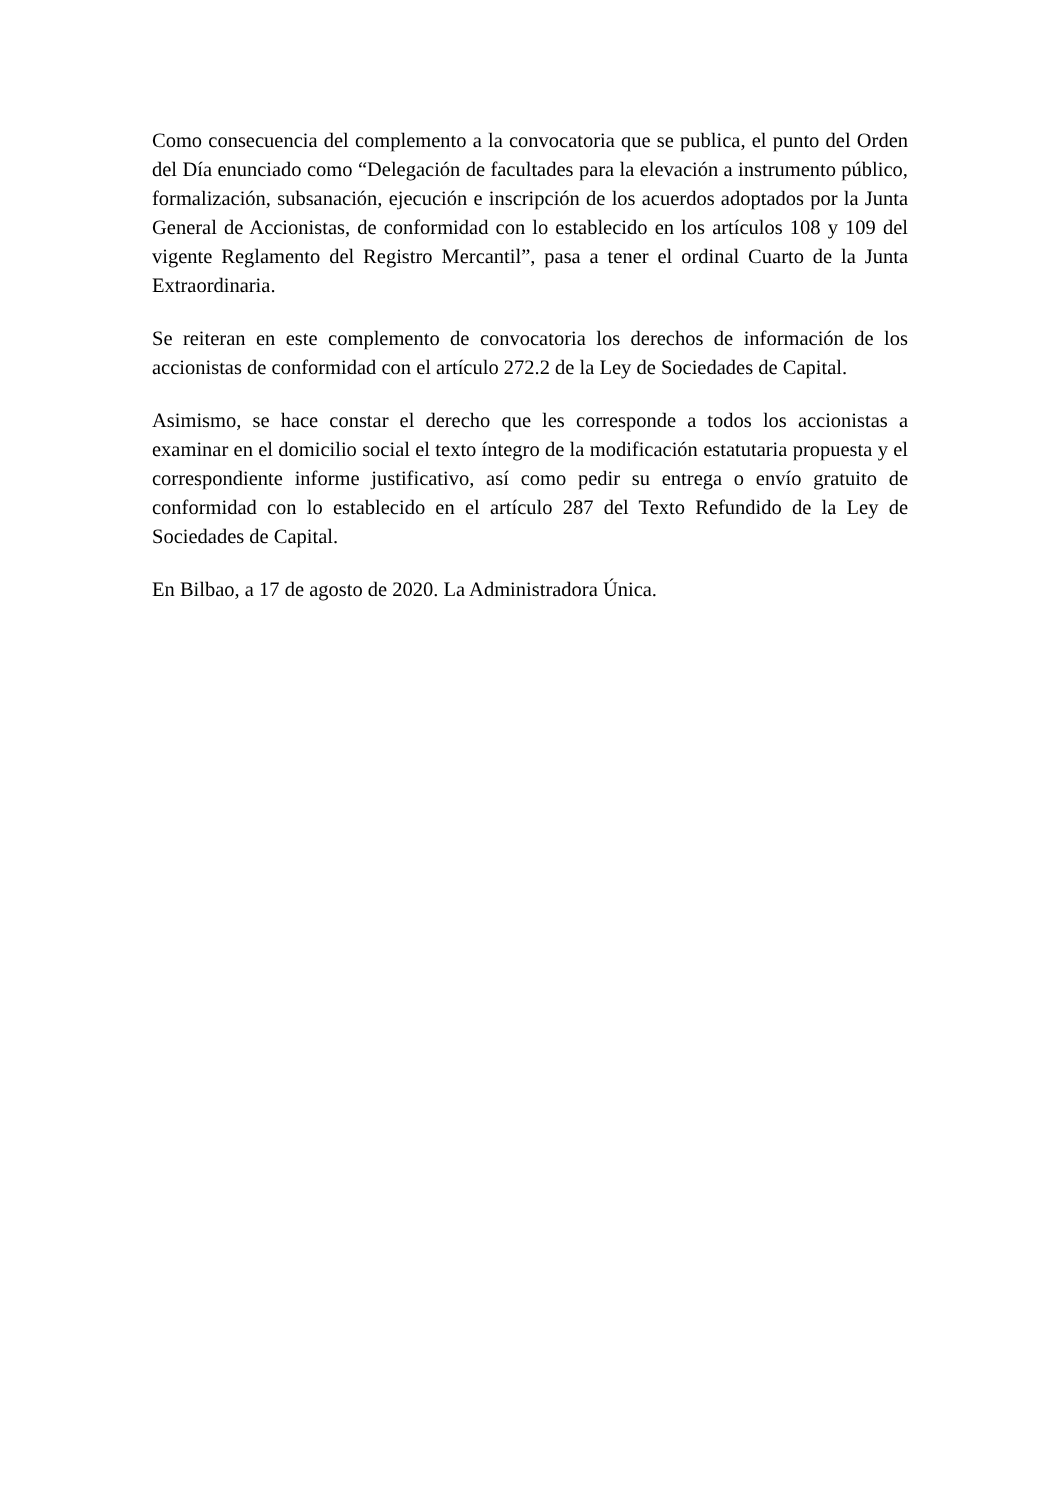Como consecuencia del complemento a la convocatoria que se publica, el punto del Orden del Día enunciado como “Delegación de facultades para la elevación a instrumento público, formalización, subsanación, ejecución e inscripción de los acuerdos adoptados por la Junta General de Accionistas, de conformidad con lo establecido en los artículos 108 y 109 del vigente Reglamento del Registro Mercantil”, pasa a tener el ordinal Cuarto de la Junta Extraordinaria.
Se reiteran en este complemento de convocatoria los derechos de información de los accionistas de conformidad con el artículo 272.2 de la Ley de Sociedades de Capital.
Asimismo, se hace constar el derecho que les corresponde a todos los accionistas a examinar en el domicilio social el texto íntegro de la modificación estatutaria propuesta y el correspondiente informe justificativo, así como pedir su entrega o envío gratuito de conformidad con lo establecido en el artículo 287 del Texto Refundido de la Ley de Sociedades de Capital.
En Bilbao, a 17 de agosto de 2020. La Administradora Única.